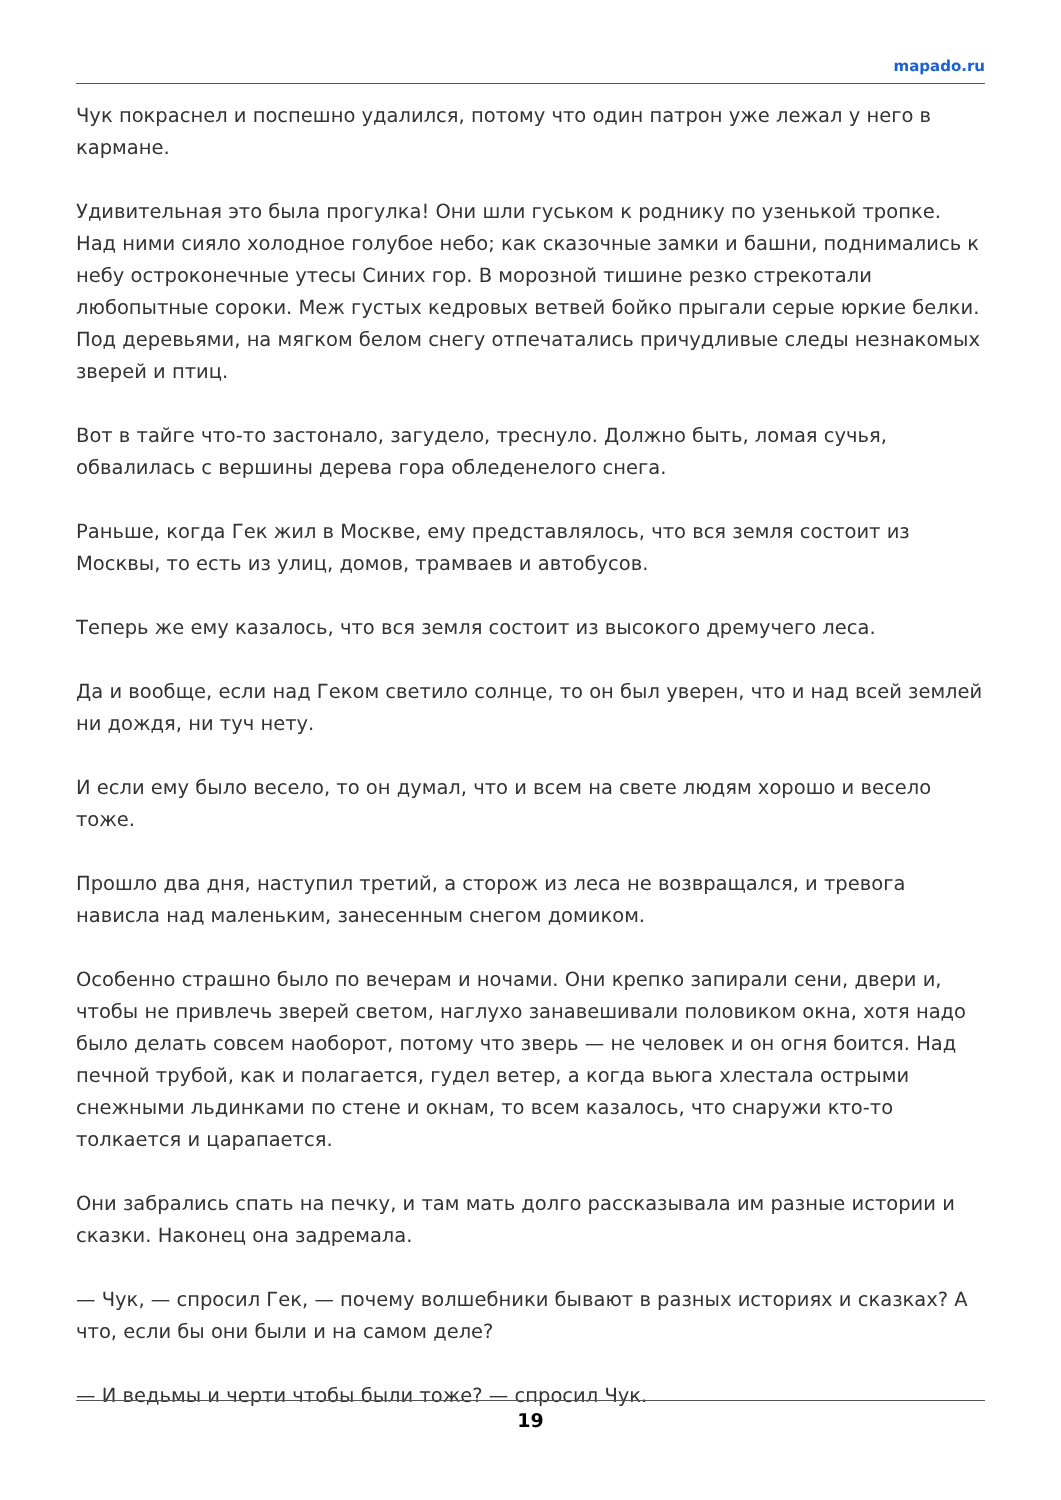mapado.ru
Чук покраснел и поспешно удалился, потому что один патрон уже лежал у него в кармане.
Удивительная это была прогулка! Они шли гуськом к роднику по узенькой тропке. Над ними сияло холодное голубое небо; как сказочные замки и башни, поднимались к небу остроконечные утесы Синих гор. В морозной тишине резко стрекотали любопытные сороки. Меж густых кедровых ветвей бойко прыгали серые юркие белки. Под деревьями, на мягком белом снегу отпечатались причудливые следы незнакомых зверей и птиц.
Вот в тайге что-то застонало, загудело, треснуло. Должно быть, ломая сучья, обвалилась с вершины дерева гора обледенелого снега.
Раньше, когда Гек жил в Москве, ему представлялось, что вся земля состоит из Москвы, то есть из улиц, домов, трамваев и автобусов.
Теперь же ему казалось, что вся земля состоит из высокого дремучего леса.
Да и вообще, если над Геком светило солнце, то он был уверен, что и над всей землей ни дождя, ни туч нету.
И если ему было весело, то он думал, что и всем на свете людям хорошо и весело тоже.
Прошло два дня, наступил третий, а сторож из леса не возвращался, и тревога нависла над маленьким, занесенным снегом домиком.
Особенно страшно было по вечерам и ночами. Они крепко запирали сени, двери и, чтобы не привлечь зверей светом, наглухо занавешивали половиком окна, хотя надо было делать совсем наоборот, потому что зверь — не человек и он огня боится. Над печной трубой, как и полагается, гудел ветер, а когда вьюга хлестала острыми снежными льдинками по стене и окнам, то всем казалось, что снаружи кто-то толкается и царапается.
Они забрались спать на печку, и там мать долго рассказывала им разные истории и сказки. Наконец она задремала.
— Чук, — спросил Гек, — почему волшебники бывают в разных историях и сказках? А что, если бы они были и на самом деле?
— И ведьмы и черти чтобы были тоже? — спросил Чук.
19